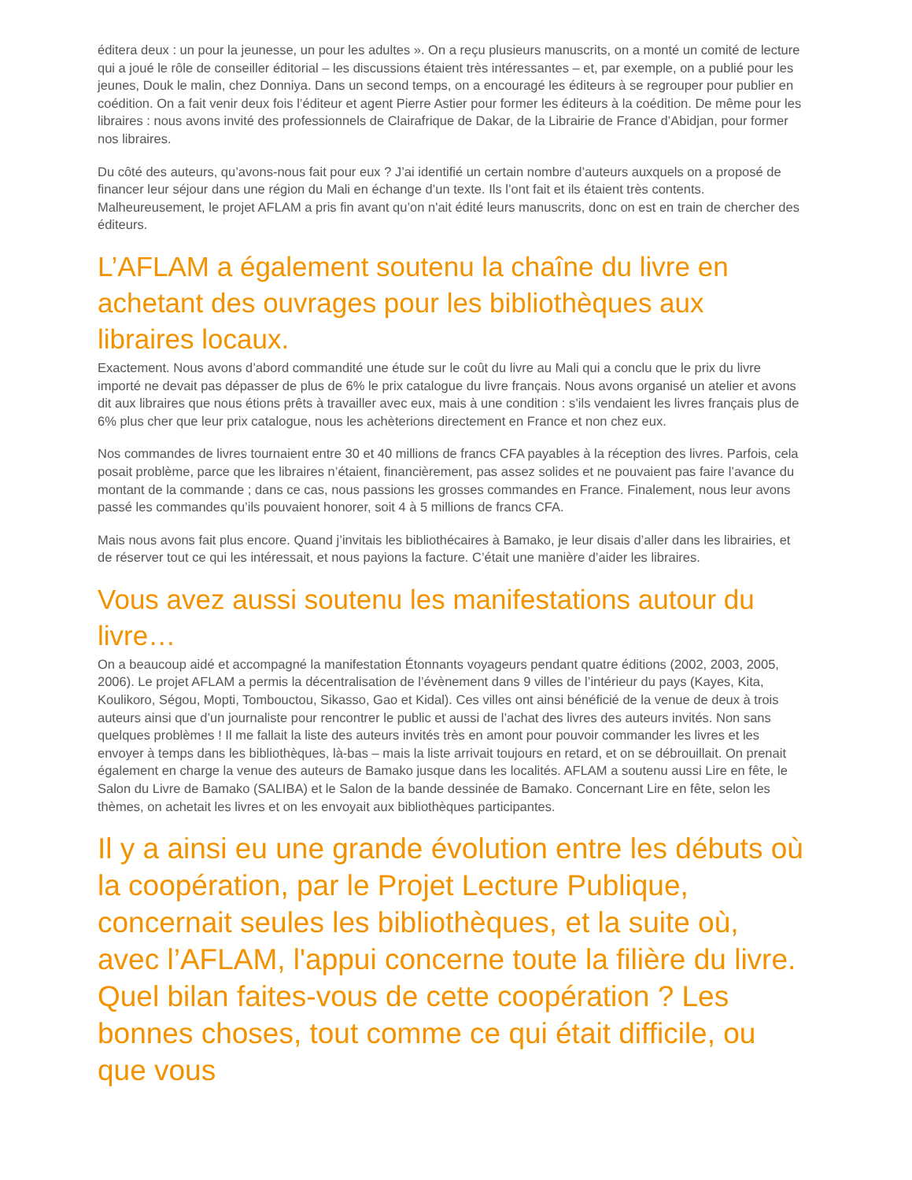éditera deux : un pour la jeunesse, un pour les adultes ». On a reçu plusieurs manuscrits, on a monté un comité de lecture qui a joué le rôle de conseiller éditorial – les discussions étaient très intéressantes – et, par exemple, on a publié pour les jeunes, Douk le malin, chez Donniya. Dans un second temps, on a encouragé les éditeurs à se regrouper pour publier en coédition. On a fait venir deux fois l’éditeur et agent Pierre Astier pour former les éditeurs à la coédition. De même pour les libraires : nous avons invité des professionnels de Clairafrique de Dakar, de la Librairie de France d’Abidjan, pour former nos libraires.
Du côté des auteurs, qu’avons-nous fait pour eux ? J’ai identifié un certain nombre d’auteurs auxquels on a proposé de financer leur séjour dans une région du Mali en échange d’un texte. Ils l’ont fait et ils étaient très contents. Malheureusement, le projet AFLAM a pris fin avant qu’on n'ait édité leurs manuscrits, donc on est en train de chercher des éditeurs.
L’AFLAM a également soutenu la chaîne du livre en achetant des ouvrages pour les bibliothèques aux libraires locaux.
Exactement. Nous avons d’abord commandité une étude sur le coût du livre au Mali qui a conclu que le prix du livre importé ne devait pas dépasser de plus de 6% le prix catalogue du livre français. Nous avons organisé un atelier et avons dit aux libraires que nous étions prêts à travailler avec eux, mais à une condition : s’ils vendaient les livres français plus de 6% plus cher que leur prix catalogue, nous les achèterions directement en France et non chez eux.
Nos commandes de livres tournaient entre 30 et 40 millions de francs CFA payables à la réception des livres. Parfois, cela posait problème, parce que les libraires n’étaient, financièrement, pas assez solides et ne pouvaient pas faire l’avance du montant de la commande ; dans ce cas, nous passions les grosses commandes en France. Finalement, nous leur avons passé les commandes qu’ils pouvaient honorer, soit 4 à 5 millions de francs CFA.
Mais nous avons fait plus encore. Quand j’invitais les bibliothécaires à Bamako, je leur disais d’aller dans les librairies, et de réserver tout ce qui les intéressait, et nous payions la facture. C’était une manière d’aider les libraires.
Vous avez aussi soutenu les manifestations autour du livre…
On a beaucoup aidé et accompagné la manifestation Étonnants voyageurs pendant quatre éditions (2002, 2003, 2005, 2006). Le projet AFLAM a permis la décentralisation de l’évènement dans 9 villes de l’intérieur du pays (Kayes, Kita, Koulikoro, Ségou, Mopti, Tombouctou, Sikasso, Gao et Kidal). Ces villes ont ainsi bénéficié de la venue de deux à trois auteurs ainsi que d’un journaliste pour rencontrer le public et aussi de l’achat des livres des auteurs invités. Non sans quelques problèmes ! Il me fallait la liste des auteurs invités très en amont pour pouvoir commander les livres et les envoyer à temps dans les bibliothèques, là-bas – mais la liste arrivait toujours en retard, et on se débrouillait. On prenait également en charge la venue des auteurs de Bamako jusque dans les localités. AFLAM a soutenu aussi Lire en fête, le Salon du Livre de Bamako (SALIBA) et le Salon de la bande dessinée de Bamako. Concernant Lire en fête, selon les thèmes, on achetait les livres et on les envoyait aux bibliothèques participantes.
Il y a ainsi eu une grande évolution entre les débuts où la coopération, par le Projet Lecture Publique, concernait seules les bibliothèques, et la suite où, avec l’AFLAM, l'appui concerne toute la filière du livre. Quel bilan faites-vous de cette coopération ? Les bonnes choses, tout comme ce qui était difficile, ou que vous